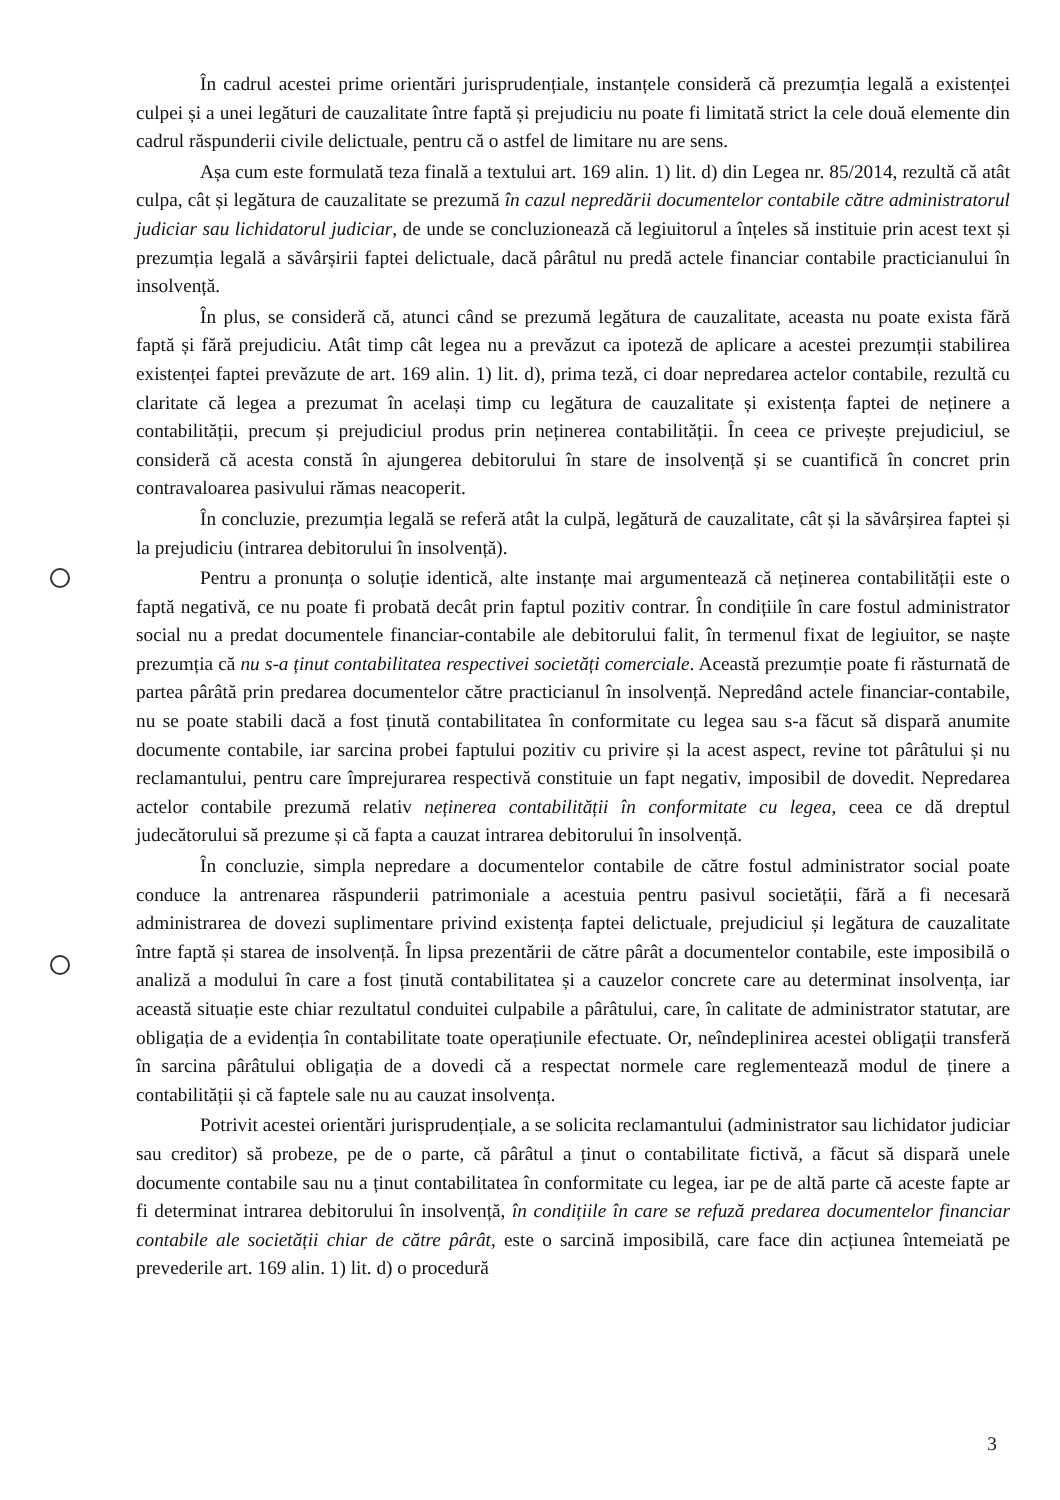În cadrul acestei prime orientări jurisprudențiale, instanțele consideră că prezumția legală a existenței culpei și a unei legături de cauzalitate între faptă și prejudiciu nu poate fi limitată strict la cele două elemente din cadrul răspunderii civile delictuale, pentru că o astfel de limitare nu are sens.
Așa cum este formulată teza finală a textului art. 169 alin. 1) lit. d) din Legea nr. 85/2014, rezultă că atât culpa, cât și legătura de cauzalitate se prezumă în cazul nepredării documentelor contabile către administratorul judiciar sau lichidatorul judiciar, de unde se concluzionează că legiuitorul a înțeles să instituie prin acest text și prezumția legală a săvârșirii faptei delictuale, dacă pârâtul nu predă actele financiar contabile practicianului în insolvență.
În plus, se consideră că, atunci când se prezumă legătura de cauzalitate, aceasta nu poate exista fără faptă și fără prejudiciu. Atât timp cât legea nu a prevăzut ca ipoteză de aplicare a acestei prezumții stabilirea existenței faptei prevăzute de art. 169 alin. 1) lit. d), prima teză, ci doar nepredarea actelor contabile, rezultă cu claritate că legea a prezumat în același timp cu legătura de cauzalitate și existența faptei de neținere a contabilității, precum și prejudiciul produs prin neținerea contabilității. În ceea ce privește prejudiciul, se consideră că acesta constă în ajungerea debitorului în stare de insolvență și se cuantifică în concret prin contravaloarea pasivului rămas neacoperit.
În concluzie, prezumția legală se referă atât la culpă, legătură de cauzalitate, cât și la săvârșirea faptei și la prejudiciu (intrarea debitorului în insolvență).
Pentru a pronunța o soluție identică, alte instanțe mai argumentează că neținerea contabilității este o faptă negativă, ce nu poate fi probată decât prin faptul pozitiv contrar. În condițiile în care fostul administrator social nu a predat documentele financiar-contabile ale debitorului falit, în termenul fixat de legiuitor, se naște prezumția că nu s-a ținut contabilitatea respectivei societăți comerciale. Această prezumție poate fi răsturnată de partea pârâtă prin predarea documentelor către practicianul în insolvență. Nepredând actele financiar-contabile, nu se poate stabili dacă a fost ținută contabilitatea în conformitate cu legea sau s-a făcut să dispară anumite documente contabile, iar sarcina probei faptului pozitiv cu privire și la acest aspect, revine tot pârâtului și nu reclamantului, pentru care împrejurarea respectivă constituie un fapt negativ, imposibil de dovedit. Nepredarea actelor contabile prezumă relativ neținerea contabilității în conformitate cu legea, ceea ce dă dreptul judecătorului să prezume și că fapta a cauzat intrarea debitorului în insolvență.
În concluzie, simpla nepredare a documentelor contabile de către fostul administrator social poate conduce la antrenarea răspunderii patrimoniale a acestuia pentru pasivul societății, fără a fi necesară administrarea de dovezi suplimentare privind existența faptei delictuale, prejudiciul și legătura de cauzalitate între faptă și starea de insolvență. În lipsa prezentării de către pârât a documentelor contabile, este imposibilă o analiză a modului în care a fost ținută contabilitatea și a cauzelor concrete care au determinat insolvența, iar această situație este chiar rezultatul conduitei culpabile a pârâtului, care, în calitate de administrator statutar, are obligația de a evidenția în contabilitate toate operațiunile efectuate. Or, neîndeplinirea acestei obligații transferă în sarcina pârâtului obligația de a dovedi că a respectat normele care reglementează modul de ținere a contabilității și că faptele sale nu au cauzat insolvența.
Potrivit acestei orientări jurisprudențiale, a se solicita reclamantului (administrator sau lichidator judiciar sau creditor) să probeze, pe de o parte, că pârâtul a ținut o contabilitate fictivă, a făcut să dispară unele documente contabile sau nu a ținut contabilitatea în conformitate cu legea, iar pe de altă parte că aceste fapte ar fi determinat intrarea debitorului în insolvență, în condițiile în care se refuză predarea documentelor financiar contabile ale societății chiar de către pârât, este o sarcină imposibilă, care face din acțiunea întemeiată pe prevederile art. 169 alin. 1) lit. d) o procedură
3